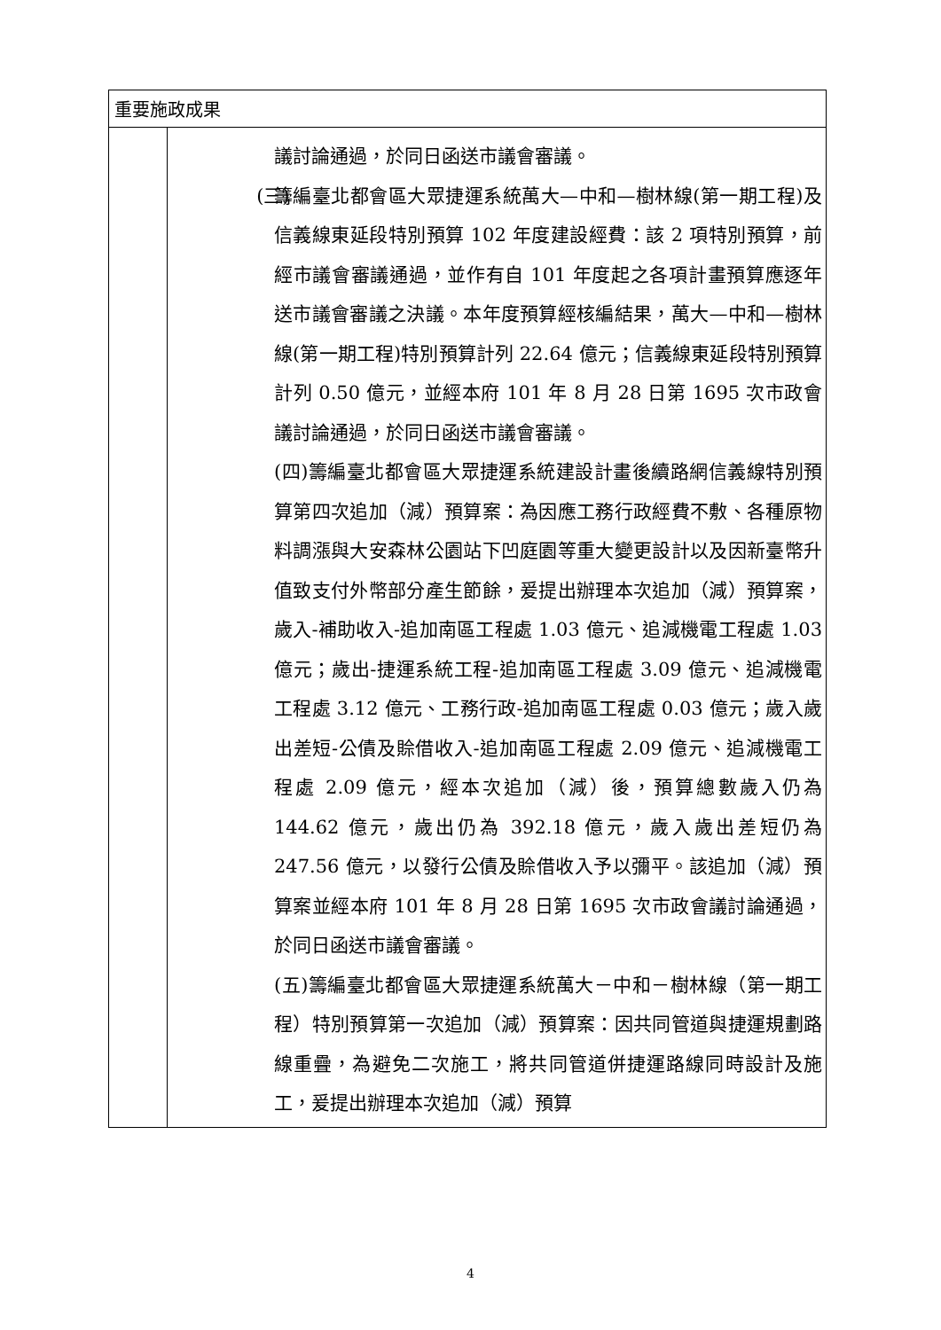| 重要施政成果 | |
| | 議討論通過，於同日函送市議會審議。 (三) 籌編臺北都會區大眾捷運系統萬大—中和—樹林線(第一期工程)及信義線東延段特別預算 102 年度建設經費：該 2 項特別預算，前經市議會審議通過，並作有自 101 年度起之各項計畫預算應逐年送市議會審議之決議。本年度預算經核編結果，萬大—中和—樹林線(第一期工程)特別預算計列 22.64 億元；信義線東延段特別預算計列 0.50 億元，並經本府 101 年 8 月 28 日第 1695 次市政會議討論通過，於同日函送市議會審議。 (四)籌編臺北都會區大眾捷運系統建設計畫後續路網信義線特別預算第四次追加（減）預算案：為因應工務行政經費不敷、各種原物料調漲與大安森林公園站下凹庭園等重大變更設計以及因新臺幣升值致支付外幣部分產生節餘，爰提出辦理本次追加（減）預算案，歲入-補助收入-追加南區工程處 1.03 億元、追減機電工程處 1.03 億元；歲出-捷運系統工程-追加南區工程處 3.09 億元、追減機電工程處 3.12 億元、工務行政-追加南區工程處 0.03 億元；歲入歲出差短-公債及賒借收入-追加南區工程處 2.09 億元、追減機電工程處 2.09 億元，經本次追加（減）後，預算總數歲入仍為 144.62 億元，歲出仍為 392.18 億元，歲入歲出差短仍為 247.56 億元，以發行公債及賒借收入予以彌平。該追加（減）預算案並經本府 101 年 8 月 28 日第 1695 次市政會議討論通過，於同日函送市議會審議。 (五)籌編臺北都會區大眾捷運系統萬大－中和－樹林線（第一期工程）特別預算第一次追加（減）預算案：因共同管道與捷運規劃路線重疊，為避免二次施工，將共同管道併捷運路線同時設計及施工，爰提出辦理本次追加（減）預算 |
4